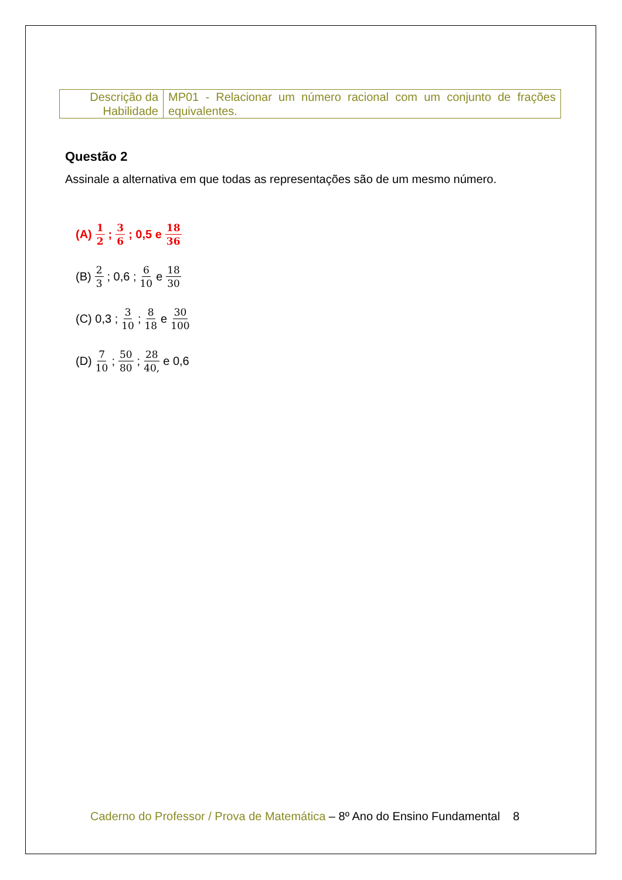| Descrição da Habilidade | MP01 - Relacionar um número racional com um conjunto de frações equivalentes. |
Questão 2
Assinale a alternativa em que todas as representações são de um mesmo número.
(A) 1 2 ; 3 6 ; 0,5 e 18 36
(B) 2 3 ; 0,6 ; 6 10 e 18 30
(C) 0,3 ; 3 10 ; 8 18 e 30 100
(D) 7 10 ; 50 80 ; 28 40, e 0,6
Caderno do Professor / Prova de Matemática – 8º Ano do Ensino Fundamental 8